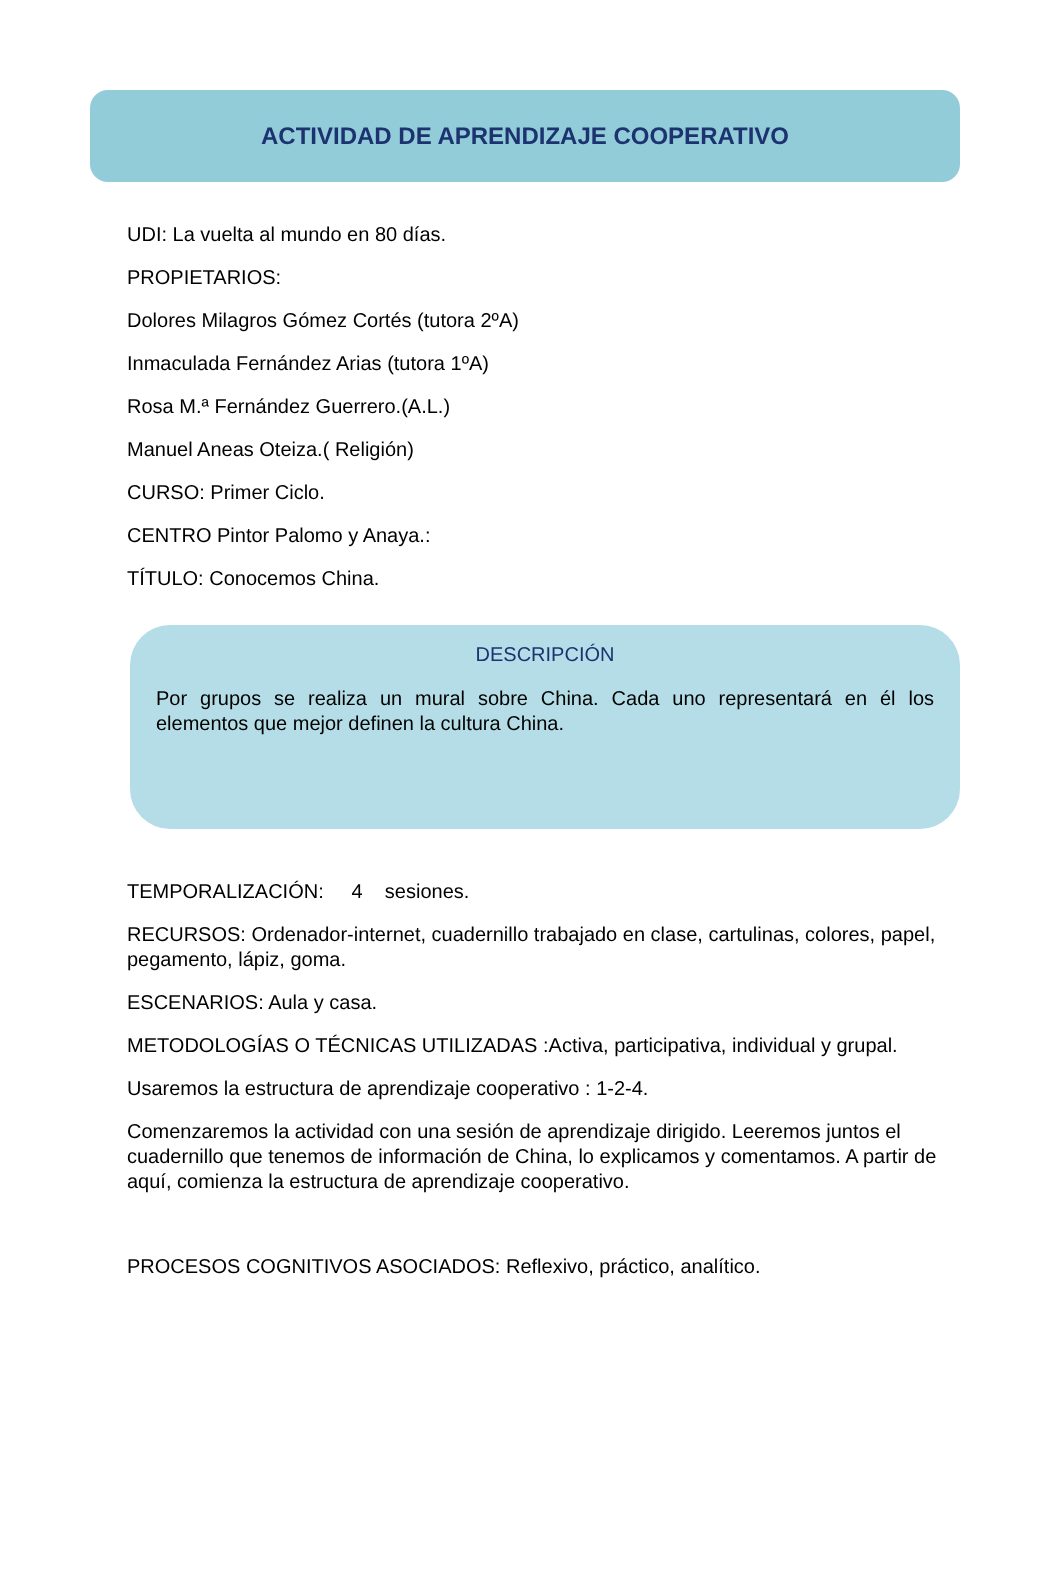ACTIVIDAD DE APRENDIZAJE COOPERATIVO
UDI: La vuelta al mundo en 80 días.
PROPIETARIOS:
Dolores Milagros Gómez Cortés (tutora 2ºA)
Inmaculada Fernández Arias (tutora 1ºA)
Rosa M.ª Fernández Guerrero.(A.L.)
Manuel Aneas Oteiza.( Religión)
CURSO: Primer Ciclo.
CENTRO Pintor Palomo y Anaya.:
TÍTULO: Conocemos China.
DESCRIPCIÓN
Por grupos se realiza un mural sobre China. Cada uno representará en él los elementos que mejor definen la cultura China.
TEMPORALIZACIÓN: 4 sesiones.
RECURSOS: Ordenador-internet, cuadernillo trabajado en clase, cartulinas, colores, papel, pegamento, lápiz, goma.
ESCENARIOS: Aula y casa.
METODOLOGÍAS O TÉCNICAS UTILIZADAS :Activa, participativa, individual y grupal.
Usaremos la estructura de aprendizaje cooperativo : 1-2-4.
Comenzaremos la actividad con una sesión de aprendizaje dirigido. Leeremos juntos el cuadernillo que tenemos de información de China, lo explicamos y comentamos. A partir de aquí, comienza la estructura de aprendizaje cooperativo.
PROCESOS COGNITIVOS ASOCIADOS: Reflexivo, práctico, analítico.